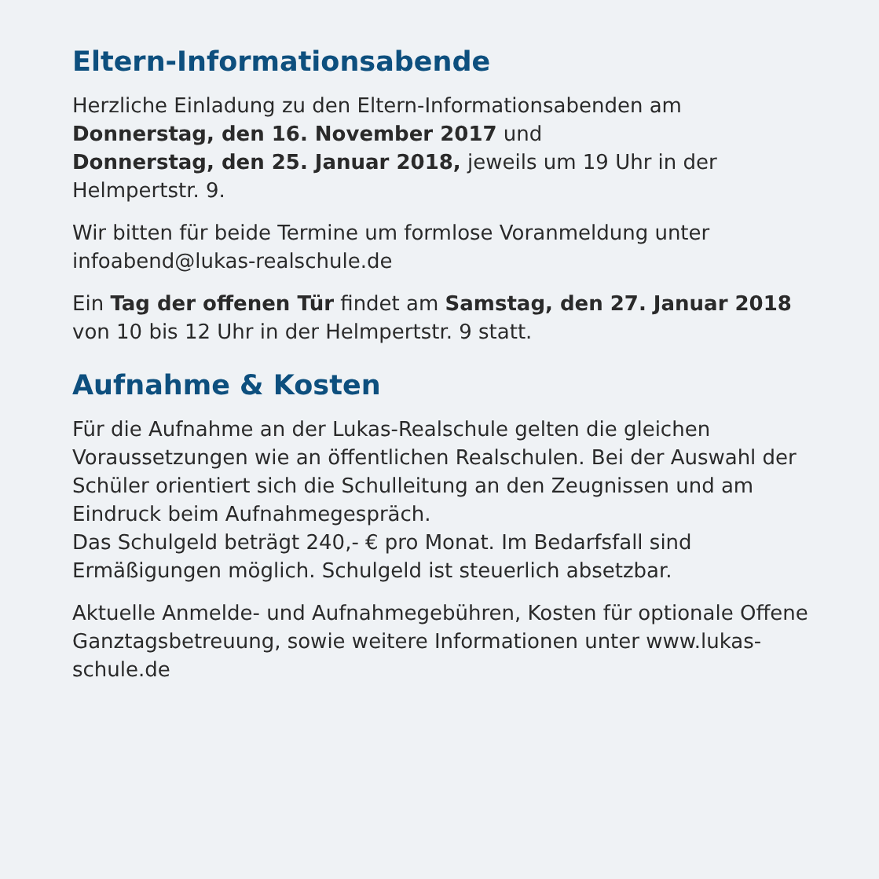Eltern-Informationsabende
Herzliche Einladung zu den Eltern-Informationsabenden am
Donnerstag, den 16. November 2017 und
Donnerstag, den 25. Januar 2018, jeweils um 19 Uhr in der Helmpertstr. 9.
Wir bitten für beide Termine um formlose Voranmeldung unter infoabend@lukas-realschule.de
Ein Tag der offenen Tür findet am Samstag, den 27. Januar 2018 von 10 bis 12 Uhr in der Helmpertstr. 9 statt.
Aufnahme & Kosten
Für die Aufnahme an der Lukas-Realschule gelten die gleichen Voraussetzungen wie an öffentlichen Realschulen. Bei der Auswahl der Schüler orientiert sich die Schulleitung an den Zeugnissen und am Eindruck beim Aufnahmegespräch.
Das Schulgeld beträgt 240,- € pro Monat. Im Bedarfsfall sind Ermäßigungen möglich. Schulgeld ist steuerlich absetzbar.
Aktuelle Anmelde- und Aufnahmegebühren, Kosten für optionale Offene Ganztagsbetreuung, sowie weitere Informationen unter www.lukas-schule.de